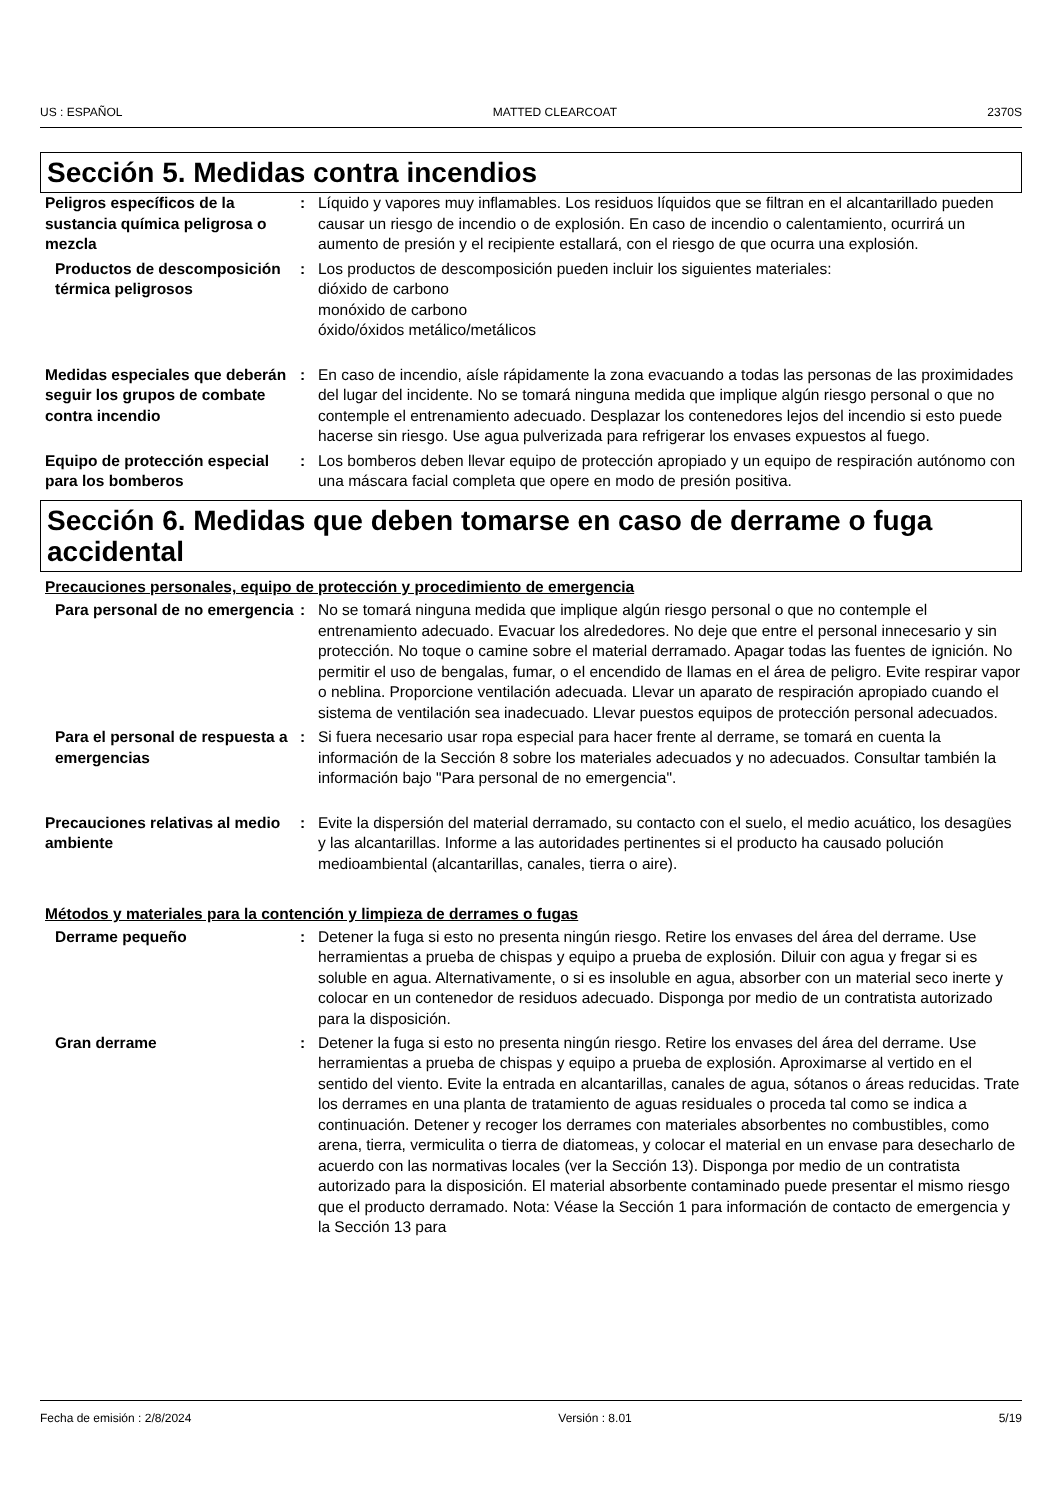US : ESPAÑOL MATTED CLEARCOAT 2370S
Sección 5. Medidas contra incendios
| Peligros específicos de la sustancia química peligrosa o mezcla | : | Líquido y vapores muy inflamables. Los residuos líquidos que se filtran en el alcantarillado pueden causar un riesgo de incendio o de explosión. En caso de incendio o calentamiento, ocurrirá un aumento de presión y el recipiente estallará, con el riesgo de que ocurra una explosión. |
| Productos de descomposición térmica peligrosos | : | Los productos de descomposición pueden incluir los siguientes materiales: dióxido de carbono monóxido de carbono óxido/óxidos metálico/metálicos |
| Medidas especiales que deberán seguir los grupos de combate contra incendio | : | En caso de incendio, aísle rápidamente la zona evacuando a todas las personas de las proximidades del lugar del incidente. No se tomará ninguna medida que implique algún riesgo personal o que no contemple el entrenamiento adecuado. Desplazar los contenedores lejos del incendio si esto puede hacerse sin riesgo. Use agua pulverizada para refrigerar los envases expuestos al fuego. |
| Equipo de protección especial para los bomberos | : | Los bomberos deben llevar equipo de protección apropiado y un equipo de respiración autónomo con una máscara facial completa que opere en modo de presión positiva. |
Sección 6. Medidas que deben tomarse en caso de derrame o fuga accidental
Precauciones personales, equipo de protección y procedimiento de emergencia
| Para personal de no emergencia | : | No se tomará ninguna medida que implique algún riesgo personal o que no contemple el entrenamiento adecuado. Evacuar los alrededores. No deje que entre el personal innecesario y sin protección. No toque o camine sobre el material derramado. Apagar todas las fuentes de ignición. No permitir el uso de bengalas, fumar, o el encendido de llamas en el área de peligro. Evite respirar vapor o neblina. Proporcione ventilación adecuada. Llevar un aparato de respiración apropiado cuando el sistema de ventilación sea inadecuado. Llevar puestos equipos de protección personal adecuados. |
| Para el personal de respuesta a emergencias | : | Si fuera necesario usar ropa especial para hacer frente al derrame, se tomará en cuenta la información de la Sección 8 sobre los materiales adecuados y no adecuados. Consultar también la información bajo "Para personal de no emergencia". |
| Precauciones relativas al medio ambiente | : | Evite la dispersión del material derramado, su contacto con el suelo, el medio acuático, los desagües y las alcantarillas. Informe a las autoridades pertinentes si el producto ha causado polución medioambiental (alcantarillas, canales, tierra o aire). |
Métodos y materiales para la contención y limpieza de derrames o fugas
| Derrame pequeño | : | Detener la fuga si esto no presenta ningún riesgo. Retire los envases del área del derrame. Use herramientas a prueba de chispas y equipo a prueba de explosión. Diluir con agua y fregar si es soluble en agua. Alternativamente, o si es insoluble en agua, absorber con un material seco inerte y colocar en un contenedor de residuos adecuado. Disponga por medio de un contratista autorizado para la disposición. |
| Gran derrame | : | Detener la fuga si esto no presenta ningún riesgo. Retire los envases del área del derrame. Use herramientas a prueba de chispas y equipo a prueba de explosión. Aproximarse al vertido en el sentido del viento. Evite la entrada en alcantarillas, canales de agua, sótanos o áreas reducidas. Trate los derrames en una planta de tratamiento de aguas residuales o proceda tal como se indica a continuación. Detener y recoger los derrames con materiales absorbentes no combustibles, como arena, tierra, vermiculita o tierra de diatomeas, y colocar el material en un envase para desecharlo de acuerdo con las normativas locales (ver la Sección 13). Disponga por medio de un contratista autorizado para la disposición. El material absorbente contaminado puede presentar el mismo riesgo que el producto derramado. Nota: Véase la Sección 1 para información de contacto de emergencia y la Sección 13 para |
Fecha de emisión : 2/8/2024 Versión : 8.01 5/19